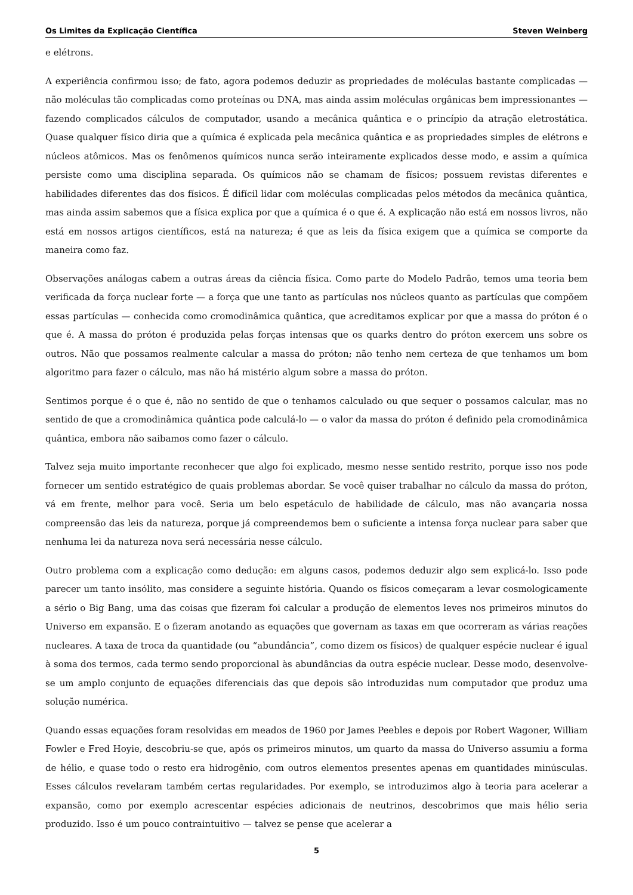Os Limites da Explicação Científica Steven Weinberg
e elétrons.
A experiência confirmou isso; de fato, agora podemos deduzir as propriedades de moléculas bastante complicadas — não moléculas tão complicadas como proteínas ou DNA, mas ainda assim moléculas orgânicas bem impressionantes — fazendo complicados cálculos de computador, usando a mecânica quântica e o princípio da atração eletrostática. Quase qualquer físico diria que a química é explicada pela mecânica quântica e as propriedades simples de elétrons e núcleos atômicos. Mas os fenômenos químicos nunca serão inteiramente explicados desse modo, e assim a química persiste como uma disciplina separada. Os químicos não se chamam de físicos; possuem revistas diferentes e habilidades diferentes das dos físicos. É difícil lidar com moléculas complicadas pelos métodos da mecânica quântica, mas ainda assim sabemos que a física explica por que a química é o que é. A explicação não está em nossos livros, não está em nossos artigos científicos, está na natureza; é que as leis da física exigem que a química se comporte da maneira como faz.
Observações análogas cabem a outras áreas da ciência física. Como parte do Modelo Padrão, temos uma teoria bem verificada da força nuclear forte — a força que une tanto as partículas nos núcleos quanto as partículas que compõem essas partículas — conhecida como cromodinâmica quântica, que acreditamos explicar por que a massa do próton é o que é. A massa do próton é produzida pelas forças intensas que os quarks dentro do próton exercem uns sobre os outros. Não que possamos realmente calcular a massa do próton; não tenho nem certeza de que tenhamos um bom algoritmo para fazer o cálculo, mas não há mistério algum sobre a massa do próton.
Sentimos porque é o que é, não no sentido de que o tenhamos calculado ou que sequer o possamos calcular, mas no sentido de que a cromodinâmica quântica pode calculá-lo — o valor da massa do próton é definido pela cromodinâmica quântica, embora não saibamos como fazer o cálculo.
Talvez seja muito importante reconhecer que algo foi explicado, mesmo nesse sentido restrito, porque isso nos pode fornecer um sentido estratégico de quais problemas abordar. Se você quiser trabalhar no cálculo da massa do próton, vá em frente, melhor para você. Seria um belo espetáculo de habilidade de cálculo, mas não avançaria nossa compreensão das leis da natureza, porque já compreendemos bem o suficiente a intensa força nuclear para saber que nenhuma lei da natureza nova será necessária nesse cálculo.
Outro problema com a explicação como dedução: em alguns casos, podemos deduzir algo sem explicá-lo. Isso pode parecer um tanto insólito, mas considere a seguinte história. Quando os físicos começaram a levar cosmologicamente a sério o Big Bang, uma das coisas que fizeram foi calcular a produção de elementos leves nos primeiros minutos do Universo em expansão. E o fizeram anotando as equações que governam as taxas em que ocorreram as várias reações nucleares. A taxa de troca da quantidade (ou “abundância”, como dizem os físicos) de qualquer espécie nuclear é igual à soma dos termos, cada termo sendo proporcional às abundâncias da outra espécie nuclear. Desse modo, desenvolve-se um amplo conjunto de equações diferenciais das que depois são introduzidas num computador que produz uma solução numérica.
Quando essas equações foram resolvidas em meados de 1960 por James Peebles e depois por Robert Wagoner, William Fowler e Fred Hoyie, descobriu-se que, após os primeiros minutos, um quarto da massa do Universo assumiu a forma de hélio, e quase todo o resto era hidrogênio, com outros elementos presentes apenas em quantidades minúsculas. Esses cálculos revelaram também certas regularidades. Por exemplo, se introduzimos algo à teoria para acelerar a expansão, como por exemplo acrescentar espécies adicionais de neutrinos, descobrimos que mais hélio seria produzido. Isso é um pouco contraintuitivo — talvez se pense que acelerar a
5